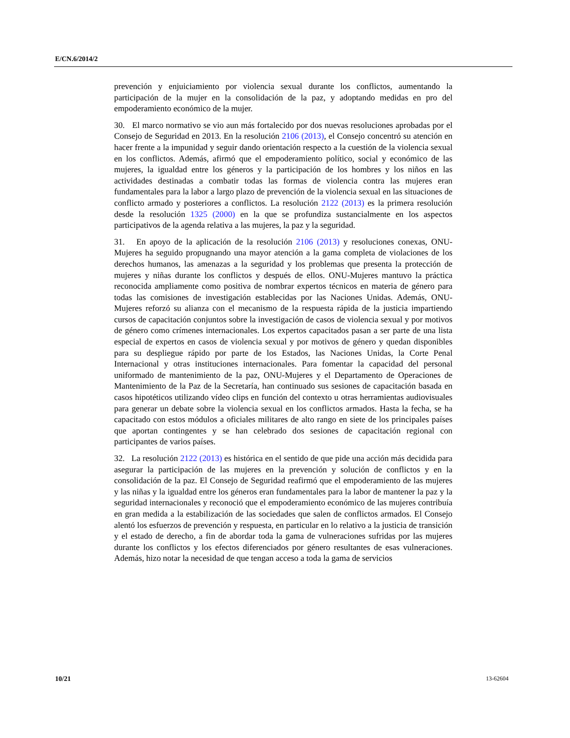E/CN.6/2014/2
prevención y enjuiciamiento por violencia sexual durante los conflictos, aumentando la participación de la mujer en la consolidación de la paz, y adoptando medidas en pro del empoderamiento económico de la mujer.
30. El marco normativo se vio aun más fortalecido por dos nuevas resoluciones aprobadas por el Consejo de Seguridad en 2013. En la resolución 2106 (2013), el Consejo concentró su atención en hacer frente a la impunidad y seguir dando orientación respecto a la cuestión de la violencia sexual en los conflictos. Además, afirmó que el empoderamiento político, social y económico de las mujeres, la igualdad entre los géneros y la participación de los hombres y los niños en las actividades destinadas a combatir todas las formas de violencia contra las mujeres eran fundamentales para la labor a largo plazo de prevención de la violencia sexual en las situaciones de conflicto armado y posteriores a conflictos. La resolución 2122 (2013) es la primera resolución desde la resolución 1325 (2000) en la que se profundiza sustancialmente en los aspectos participativos de la agenda relativa a las mujeres, la paz y la seguridad.
31. En apoyo de la aplicación de la resolución 2106 (2013) y resoluciones conexas, ONU-Mujeres ha seguido propugnando una mayor atención a la gama completa de violaciones de los derechos humanos, las amenazas a la seguridad y los problemas que presenta la protección de mujeres y niñas durante los conflictos y después de ellos. ONU-Mujeres mantuvo la práctica reconocida ampliamente como positiva de nombrar expertos técnicos en materia de género para todas las comisiones de investigación establecidas por las Naciones Unidas. Además, ONU-Mujeres reforzó su alianza con el mecanismo de la respuesta rápida de la justicia impartiendo cursos de capacitación conjuntos sobre la investigación de casos de violencia sexual y por motivos de género como crímenes internacionales. Los expertos capacitados pasan a ser parte de una lista especial de expertos en casos de violencia sexual y por motivos de género y quedan disponibles para su despliegue rápido por parte de los Estados, las Naciones Unidas, la Corte Penal Internacional y otras instituciones internacionales. Para fomentar la capacidad del personal uniformado de mantenimiento de la paz, ONU-Mujeres y el Departamento de Operaciones de Mantenimiento de la Paz de la Secretaría, han continuado sus sesiones de capacitación basada en casos hipotéticos utilizando vídeo clips en función del contexto u otras herramientas audiovisuales para generar un debate sobre la violencia sexual en los conflictos armados. Hasta la fecha, se ha capacitado con estos módulos a oficiales militares de alto rango en siete de los principales países que aportan contingentes y se han celebrado dos sesiones de capacitación regional con participantes de varios países.
32. La resolución 2122 (2013) es histórica en el sentido de que pide una acción más decidida para asegurar la participación de las mujeres en la prevención y solución de conflictos y en la consolidación de la paz. El Consejo de Seguridad reafirmó que el empoderamiento de las mujeres y las niñas y la igualdad entre los géneros eran fundamentales para la labor de mantener la paz y la seguridad internacionales y reconoció que el empoderamiento económico de las mujeres contribuía en gran medida a la estabilización de las sociedades que salen de conflictos armados. El Consejo alentó los esfuerzos de prevención y respuesta, en particular en lo relativo a la justicia de transición y el estado de derecho, a fin de abordar toda la gama de vulneraciones sufridas por las mujeres durante los conflictos y los efectos diferenciados por género resultantes de esas vulneraciones. Además, hizo notar la necesidad de que tengan acceso a toda la gama de servicios
10/21 13-62604